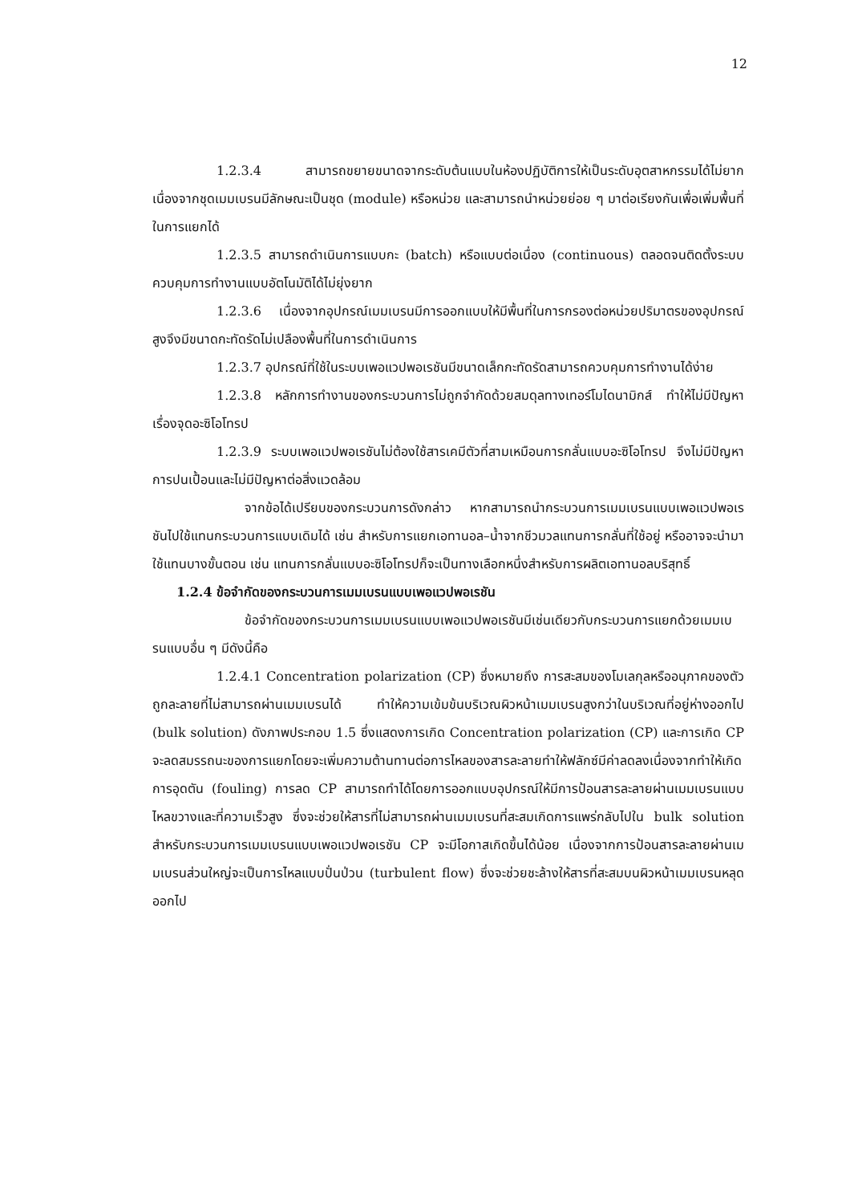12
1.2.3.4 สามารถขยายขนาดจากระดับต้นแบบในห้องปฏิบัติการให้เป็นระดับอุตสาหกรรมได้ไม่ยาก เนื่องจากชุดเมมเบรนมีลักษณะเป็นชุด (module) หรือหน่วย และสามารถนำหน่วยย่อย ๆ มาต่อเรียงกันเพื่อเพิ่มพื้นที่ในการแยกได้
1.2.3.5 สามารถดำเนินการแบบกะ (batch) หรือแบบต่อเนื่อง (continuous) ตลอดจนติดตั้งระบบควบคุมการทำงานแบบอัตโนมัติได้ไม่ยุ่งยาก
1.2.3.6 เนื่องจากอุปกรณ์เมมเบรนมีการออกแบบให้มีพื้นที่ในการกรองต่อหน่วยปริมาตรของอุปกรณ์สูงจึงมีขนาดกะทัดรัดไม่เปลืองพื้นที่ในการดำเนินการ
1.2.3.7 อุปกรณ์ที่ใช้ในระบบเพอแวปพอเรชันมีขนาดเล็กกะทัดรัดสามารถควบคุมการทำงานได้ง่าย
1.2.3.8 หลักการทำงานของกระบวนการไม่ถูกจำกัดด้วยสมดุลทางเทอร์โมไดนามิกส์ ทำให้ไม่มีปัญหาเรื่องจุดอะซิโอโทรป
1.2.3.9 ระบบเพอแวปพอเรชันไม่ต้องใช้สารเคมีตัวที่สามเหมือนการกลั่นแบบอะซิโอโทรป จึงไม่มีปัญหาการปนเปื้อนและไม่มีปัญหาต่อสิ่งแวดล้อม
จากข้อได้เปรียบของกระบวนการดังกล่าว หากสามารถนำกระบวนการเมมเบรนแบบเพอแวปพอเรชันไปใช้แทนกระบวนการแบบเดิมได้ เช่น สำหรับการแยกเอทานอล–น้ำจากชีวมวลแทนการกลั่นที่ใช้อยู่ หรืออาจจะนำมาใช้แทนบางขั้นตอน เช่น แทนการกลั่นแบบอะซิโอโทรปก็จะเป็นทางเลือกหนึ่งสำหรับการผลิตเอทานอลบริสุทธิ์
1.2.4 ข้อจำกัดของกระบวนการเมมเบรนแบบเพอแวปพอเรชัน
ข้อจำกัดของกระบวนการเมมเบรนแบบเพอแวปพอเรชันมีเช่นเดียวกับกระบวนการแยกด้วยเมมเบรนแบบอื่น ๆ มีดังนี้คือ
1.2.4.1 Concentration polarization (CP) ซึ่งหมายถึง การสะสมของโมเลกุลหรืออนุภาคของตัวถูกละลายที่ไม่สามารถผ่านเมมเบรนได้ ทำให้ความเข้มข้นบริเวณผิวหน้าเมมเบรนสูงกว่าในบริเวณที่อยู่ห่างออกไป (bulk solution) ดังภาพประกอบ 1.5 ซึ่งแสดงการเกิด Concentration polarization (CP) และการเกิด CP จะลดสมรรถนะของการแยกโดยจะเพิ่มความต้านทานต่อการไหลของสารละลายทำให้ฟลักซ์มีค่าลดลงเนื่องจากทำให้เกิดการอุดตัน (fouling) การลด CP สามารถทำได้โดยการออกแบบอุปกรณ์ให้มีการป้อนสารละลายผ่านเมมเบรนแบบไหลขวางและที่ความเร็วสูง ซึ่งจะช่วยให้สารที่ไม่สามารถผ่านเมมเบรนที่สะสมเกิดการแพร่กลับไปใน bulk solution สำหรับกระบวนการเมมเบรนแบบเพอแวปพอเรชัน CP จะมีโอกาสเกิดขึ้นได้น้อย เนื่องจากการป้อนสารละลายผ่านเมมเบรนส่วนใหญ่จะเป็นการไหลแบบปั่นป่วน (turbulent flow) ซึ่งจะช่วยชะล้างให้สารที่สะสมบนผิวหน้าเมมเบรนหลุดออกไป